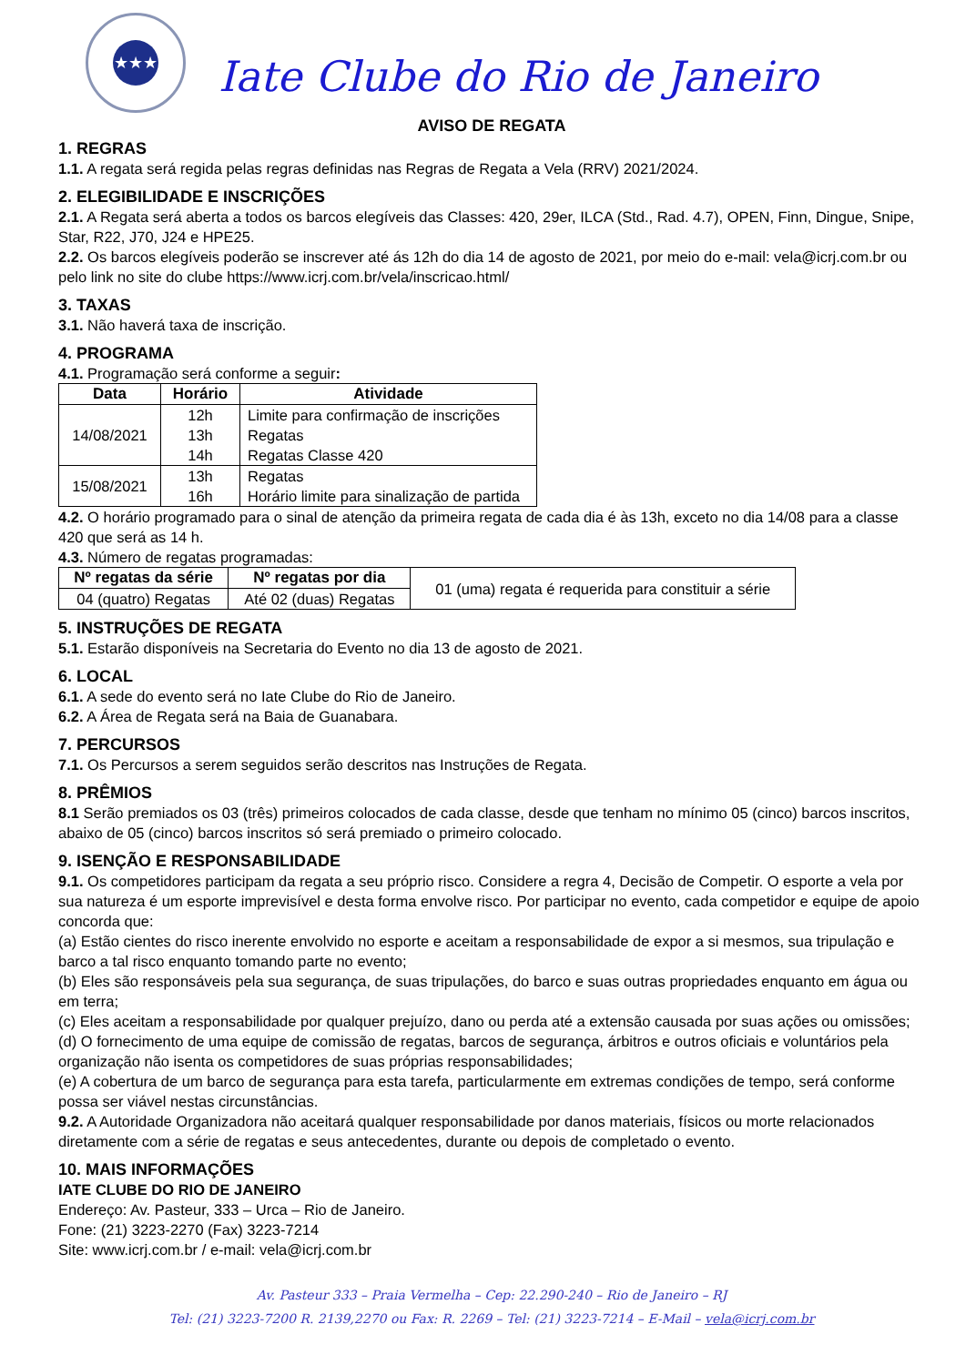★★★
Iate Clube do Rio de Janeiro
AVISO DE REGATA
1. REGRAS
1.1. A regata será regida pelas regras definidas nas Regras de Regata a Vela (RRV) 2021/2024.
2. ELEGIBILIDADE E INSCRIÇÕES
2.1. A Regata será aberta a todos os barcos elegíveis das Classes: 420, 29er, ILCA (Std., Rad. 4.7), OPEN, Finn, Dingue, Snipe, Star, R22, J70, J24 e HPE25.
2.2. Os barcos elegíveis poderão se inscrever até ás 12h do dia 14 de agosto de 2021, por meio do e-mail: vela@icrj.com.br ou pelo link no site do clube https://www.icrj.com.br/vela/inscricao.html/
3. TAXAS
3.1. Não haverá taxa de inscrição.
4. PROGRAMA
4.1. Programação será conforme a seguir:
| Data | Horário | Atividade |
| --- | --- | --- |
| 14/08/2021 | 12h 13h 14h | Limite para confirmação de inscrições Regatas Regatas Classe 420 |
| 15/08/2021 | 13h 16h | Regatas Horário limite para sinalização de partida |
4.2. O horário programado para o sinal de atenção da primeira regata de cada dia é às 13h, exceto no dia 14/08 para a classe 420 que será as 14 h.
4.3. Número de regatas programadas:
| Nº regatas da série | Nº regatas por dia | 01 (uma) regata é requerida para constituir a série |
| 04 (quatro) Regatas | Até 02 (duas) Regatas | |
5. INSTRUÇÕES DE REGATA
5.1. Estarão disponíveis na Secretaria do Evento no dia 13 de agosto de 2021.
6. LOCAL
6.1. A sede do evento será no Iate Clube do Rio de Janeiro.
6.2. A Área de Regata será na Baia de Guanabara.
7. PERCURSOS
7.1. Os Percursos a serem seguidos serão descritos nas Instruções de Regata.
8. PRÊMIOS
8.1 Serão premiados os 03 (três) primeiros colocados de cada classe, desde que tenham no mínimo 05 (cinco) barcos inscritos, abaixo de 05 (cinco) barcos inscritos só será premiado o primeiro colocado.
9. ISENÇÃO E RESPONSABILIDADE
9.1. Os competidores participam da regata a seu próprio risco. Considere a regra 4, Decisão de Competir. O esporte a vela por sua natureza é um esporte imprevisível e desta forma envolve risco. Por participar no evento, cada competidor e equipe de apoio concorda que:
(a) Estão cientes do risco inerente envolvido no esporte e aceitam a responsabilidade de expor a si mesmos, sua tripulação e barco a tal risco enquanto tomando parte no evento;
(b) Eles são responsáveis pela sua segurança, de suas tripulações, do barco e suas outras propriedades enquanto em água ou em terra;
(c) Eles aceitam a responsabilidade por qualquer prejuízo, dano ou perda até a extensão causada por suas ações ou omissões;
(d) O fornecimento de uma equipe de comissão de regatas, barcos de segurança, árbitros e outros oficiais e voluntários pela organização não isenta os competidores de suas próprias responsabilidades;
(e) A cobertura de um barco de segurança para esta tarefa, particularmente em extremas condições de tempo, será conforme possa ser viável nestas circunstâncias.
9.2. A Autoridade Organizadora não aceitará qualquer responsabilidade por danos materiais, físicos ou morte relacionados diretamente com a série de regatas e seus antecedentes, durante ou depois de completado o evento.
10. MAIS INFORMAÇÕES
IATE CLUBE DO RIO DE JANEIRO
Endereço: Av. Pasteur, 333 – Urca – Rio de Janeiro.
Fone: (21) 3223-2270 (Fax) 3223-7214
Site: www.icrj.com.br / e-mail: vela@icrj.com.br
Av. Pasteur 333 – Praia Vermelha – Cep: 22.290-240 – Rio de Janeiro – RJ
Tel: (21) 3223-7200 R. 2139,2270 ou Fax: R. 2269 – Tel: (21) 3223-7214 – E-Mail – vela@icrj.com.br